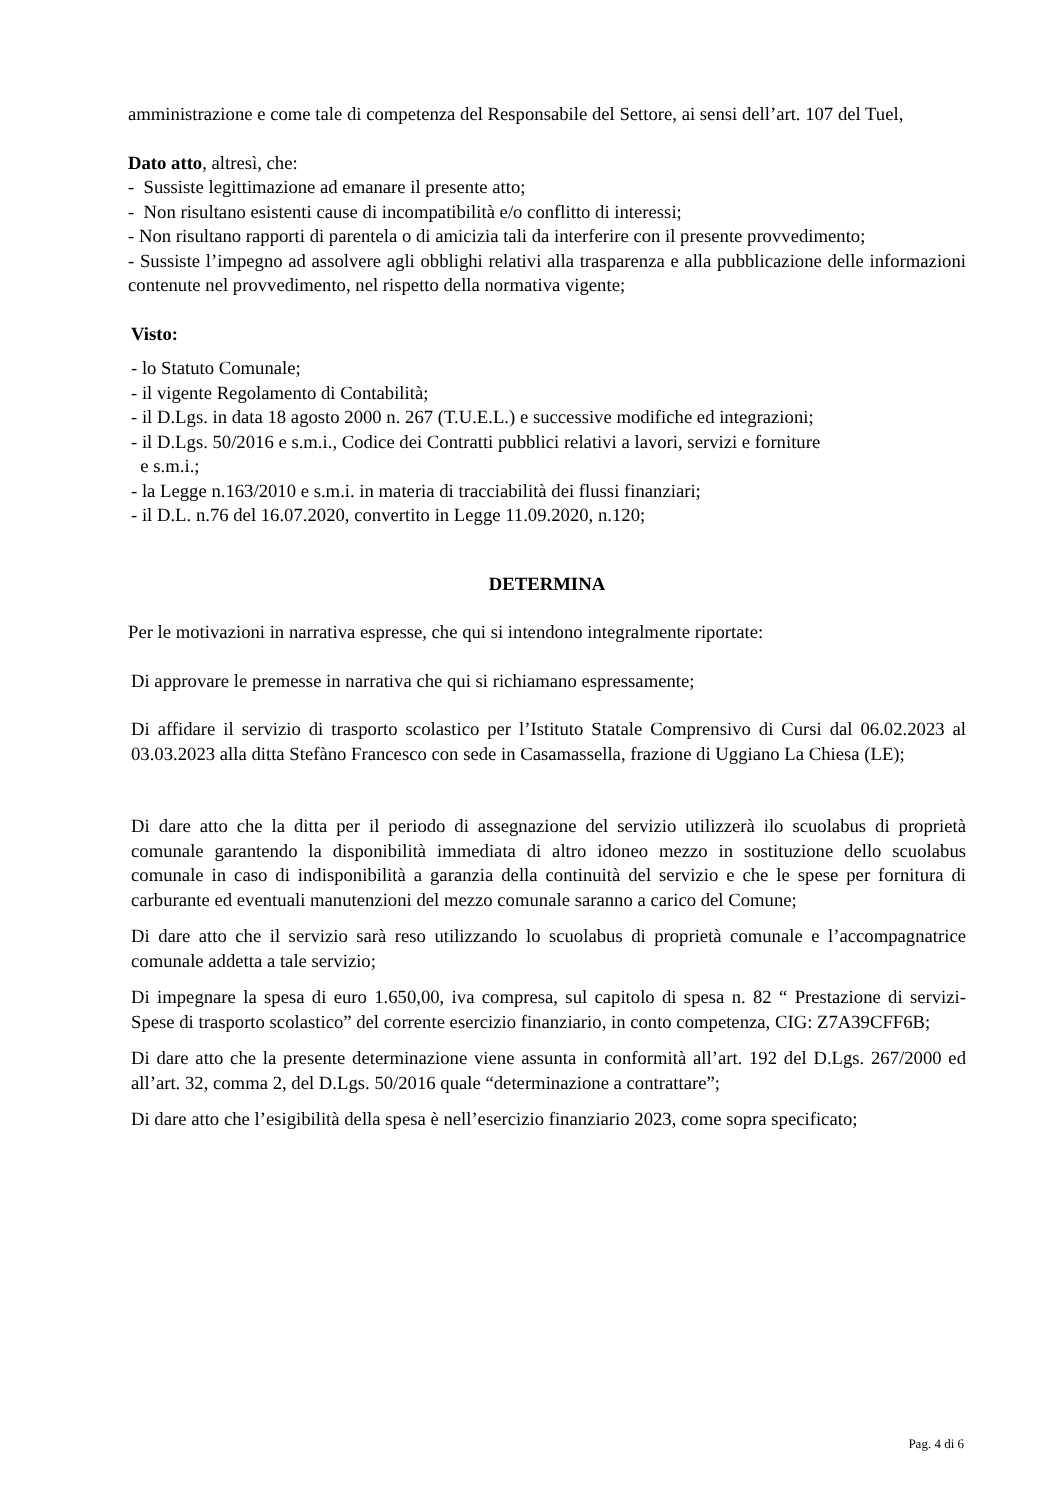amministrazione e come tale di competenza del Responsabile del Settore, ai sensi dell’art. 107 del Tuel,
Dato atto, altresì, che:
- Sussiste legittimazione ad emanare il presente atto;
- Non risultano esistenti cause di incompatibilità e/o conflitto di interessi;
- Non risultano rapporti di parentela o di amicizia tali da interferire con il presente provvedimento;
- Sussiste l’impegno ad assolvere agli obblighi relativi alla trasparenza e alla pubblicazione delle informazioni contenute nel provvedimento, nel rispetto della normativa vigente;
Visto:
- lo Statuto Comunale;
- il vigente Regolamento di Contabilità;
- il D.Lgs. in data 18 agosto 2000 n. 267 (T.U.E.L.) e successive modifiche ed integrazioni;
- il D.Lgs. 50/2016 e s.m.i., Codice dei Contratti pubblici relativi a lavori, servizi e forniture
e s.m.i.;
- la Legge n.163/2010 e s.m.i. in materia di tracciabilità dei flussi finanziari;
- il D.L. n.76 del 16.07.2020, convertito in Legge 11.09.2020, n.120;
DETERMINA
Per le motivazioni in narrativa espresse, che qui si intendono integralmente riportate:
Di approvare le premesse in narrativa che qui si richiamano espressamente;
Di affidare il servizio di trasporto scolastico per l’Istituto Statale Comprensivo di Cursi dal 06.02.2023 al 03.03.2023 alla ditta Stefàno Francesco con sede in Casamassella, frazione di Uggiano La Chiesa (LE);
Di dare atto che la ditta per il periodo di assegnazione del servizio utilizzerà ilo scuolabus di proprietà comunale garantendo la disponibilità immediata di altro idoneo mezzo in sostituzione dello scuolabus comunale in caso di indisponibilità a garanzia della continuità del servizio e che le spese per fornitura di carburante ed eventuali manutenzioni del mezzo comunale saranno a carico del Comune;
Di dare atto che il servizio sarà reso utilizzando lo scuolabus di proprietà comunale e l’accompagnatrice comunale addetta a tale servizio;
Di impegnare la spesa di euro 1.650,00, iva compresa, sul capitolo di spesa n. 82 “ Prestazione di servizi- Spese di trasporto scolastico” del corrente esercizio finanziario, in conto competenza, CIG: Z7A39CFF6B;
Di dare atto che la presente determinazione viene assunta in conformità all’art. 192 del D.Lgs. 267/2000 ed all’art. 32, comma 2, del D.Lgs. 50/2016 quale “determinazione a contrattare”;
Di dare atto che l’esigibilità della spesa è nell’esercizio finanziario 2023, come sopra specificato;
Pag. 4 di 6